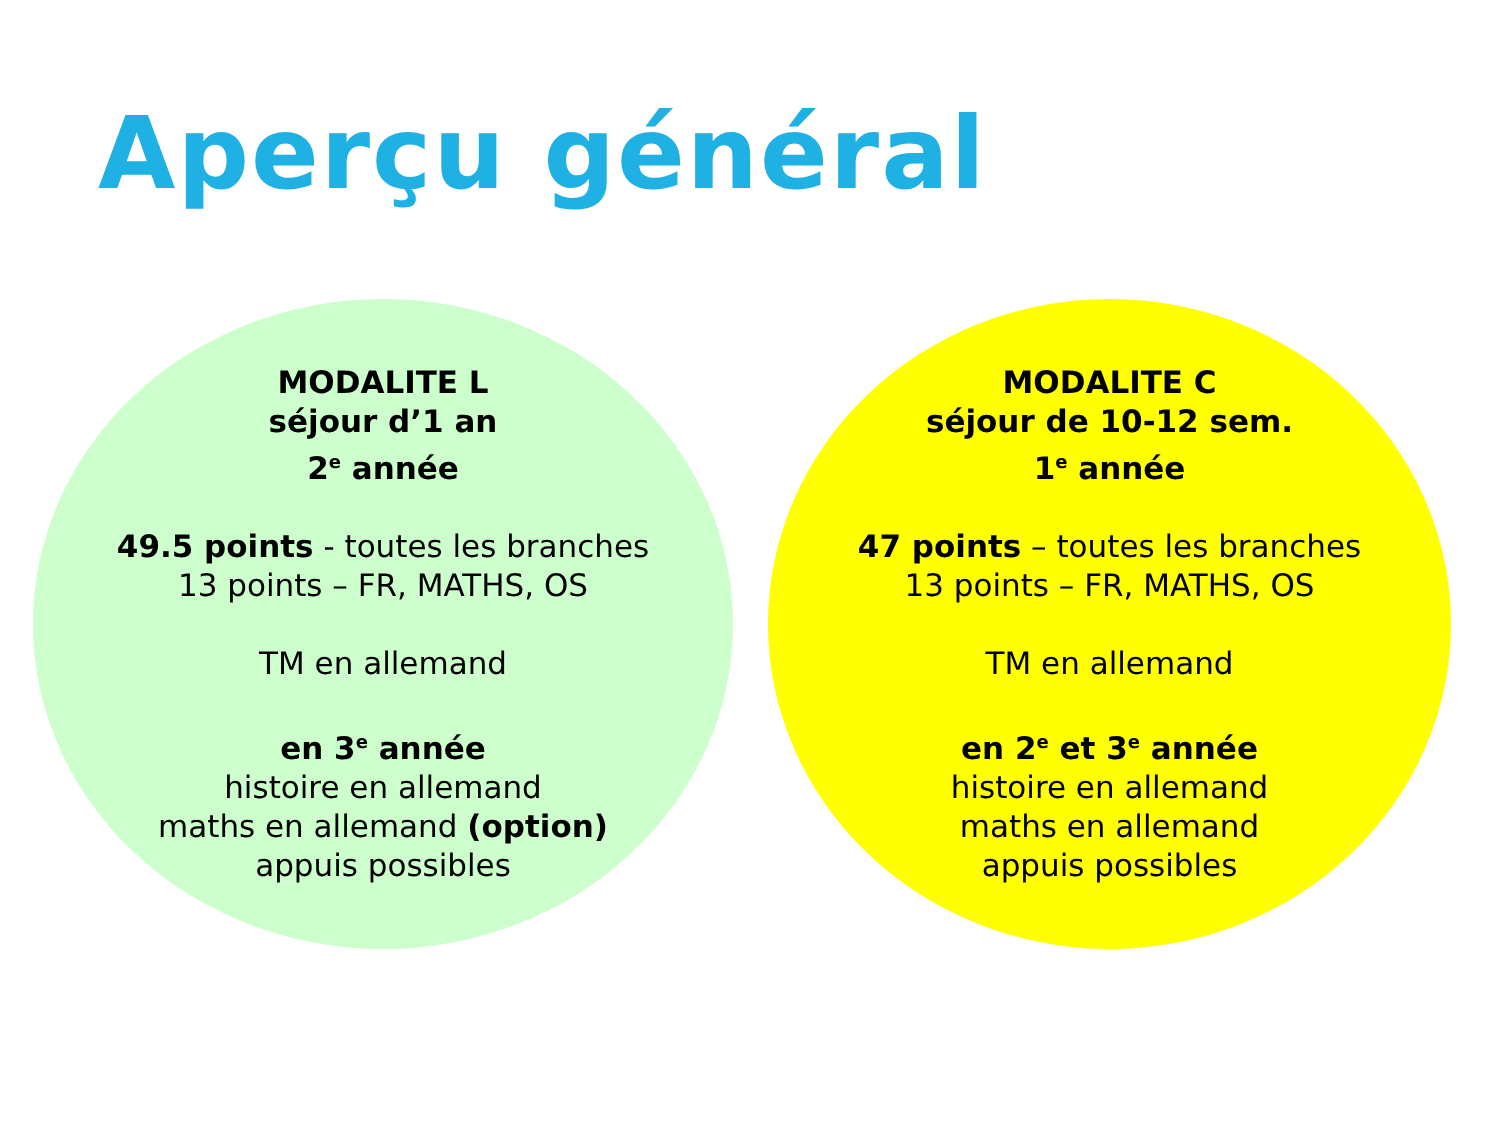Aperçu général
MODALITE L
séjour d’1 an
2<sup>e</sup> année
49.5 points - toutes les branches
13 points – FR, MATHS, OS
TM en allemand
en 3<sup>e</sup> année
histoire en allemand
maths en allemand (option)
appuis possibles
MODALITE C
séjour de 10-12 sem.
1<sup>e</sup> année
47 points – toutes les branches
13 points – FR, MATHS, OS
TM en allemand
en 2<sup>e</sup> et 3<sup>e</sup> année
histoire en allemand
maths en allemand
appuis possibles